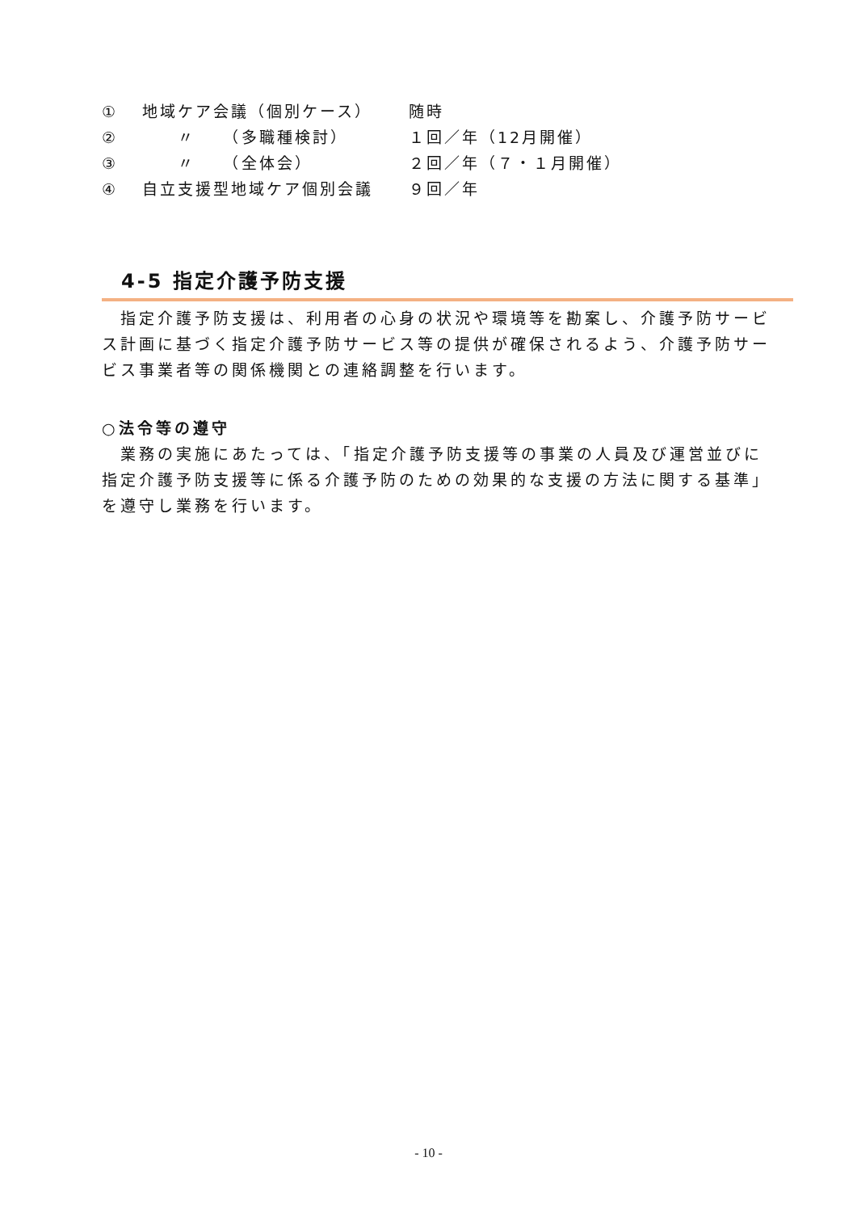① 地域ケア会議（個別ケース） 随時
②　　〃　　（多職種検討） １回／年（12月開催）
③　　〃　　（全体会） ２回／年（７・１月開催）
④ 自立支援型地域ケア個別会議 ９回／年
4-5 指定介護予防支援
　指定介護予防支援は、利用者の心身の状況や環境等を勘案し、介護予防サービス計画に基づく指定介護予防サービス等の提供が確保されるよう、介護予防サービス事業者等の関係機関との連絡調整を行います。
○法令等の遵守
　業務の実施にあたっては、「指定介護予防支援等の事業の人員及び運営並びに指定介護予防支援等に係る介護予防のための効果的な支援の方法に関する基準」を遵守し業務を行います。
- 10 -